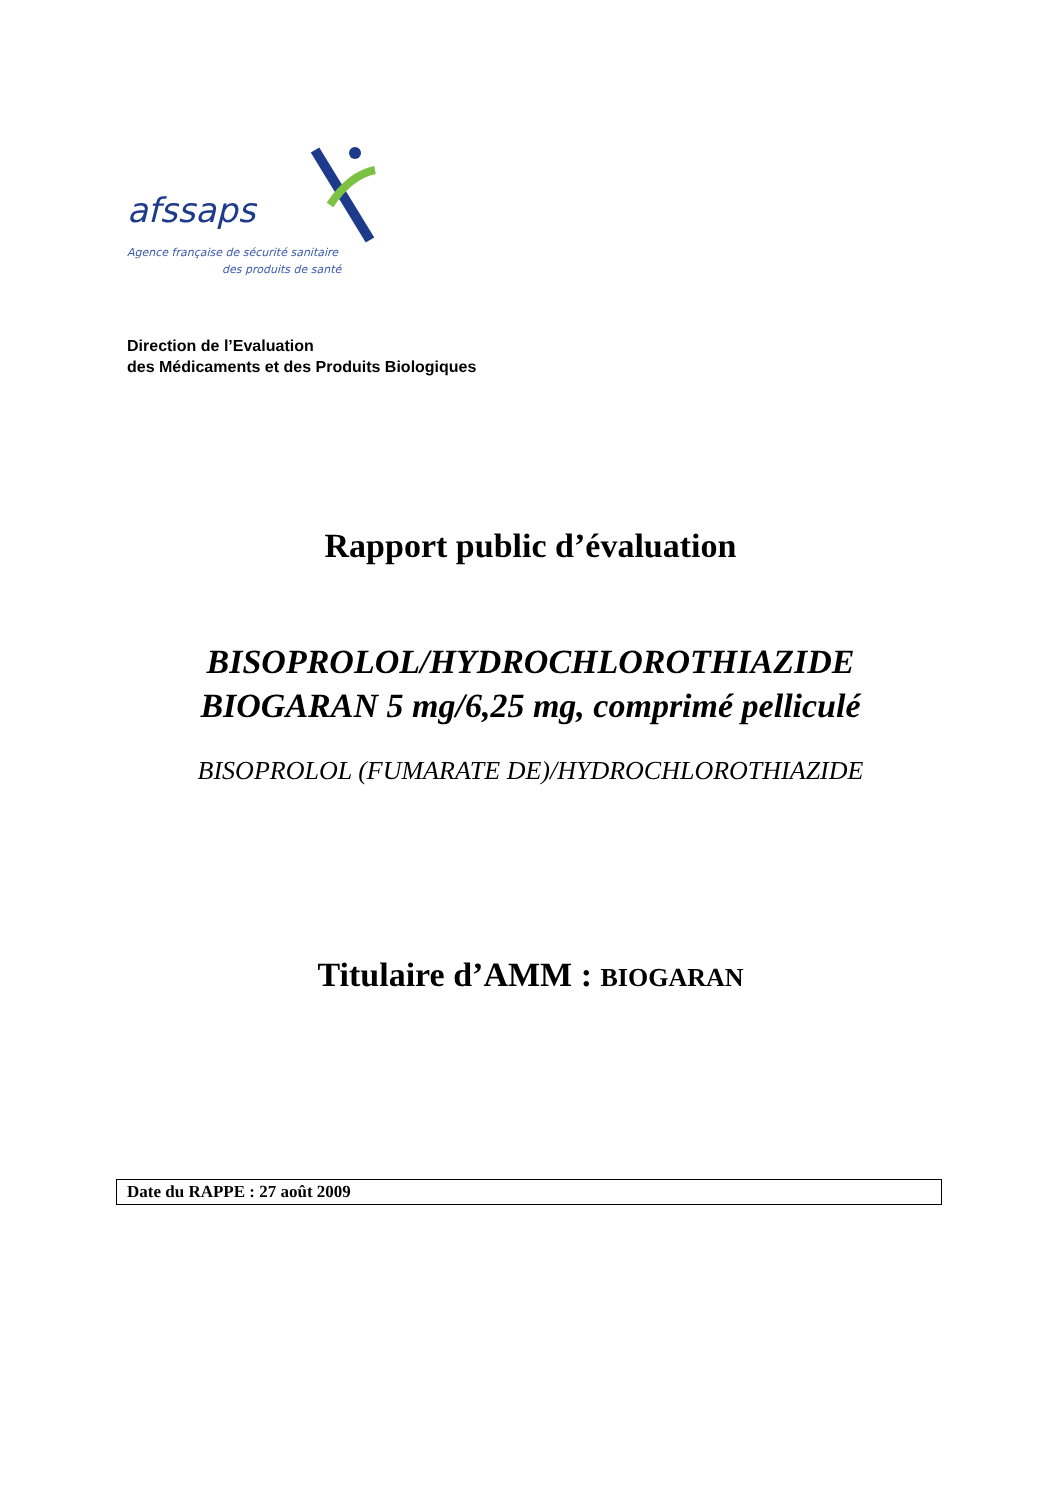afssaps
Agence française de sécurité sanitaire
des produits de santé
Direction de l’Evaluation
des Médicaments et des Produits Biologiques
Rapport public d’évaluation
BISOPROLOL/HYDROCHLOROTHIAZIDE
BIOGARAN 5 mg/6,25 mg, comprimé pelliculé
BISOPROLOL (FUMARATE DE)/HYDROCHLOROTHIAZIDE
Titulaire d’AMM : BIOGARAN
Date du RAPPE : 27 août 2009